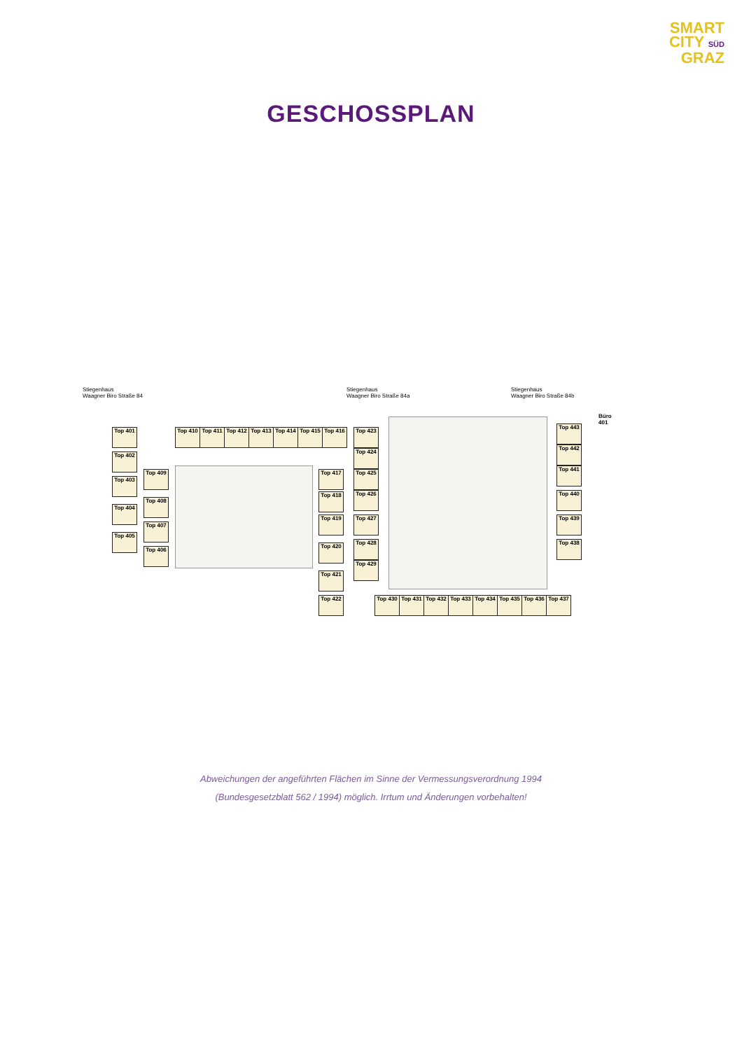SMART
CITY SÜD
GRAZ
GESCHOSSPLAN
Stiegenhaus
Waagner Biro Straße 84
Stiegenhaus
Waagner Biro Straße 84a
Stiegenhaus
Waagner Biro Straße 84b
Top 401
Top 402
Top 403
Top 404
Top 405
Top 409
Top 408
Top 407
Top 406
Top 410 Top 411 Top 412 Top 413 Top 414 Top 415 Top 416
Top 417
Top 418
Top 419
Top 420
Top 421
Top 422
Top 423
Top 424
Top 425
Top 426
Top 427
Top 428
Top 429
Top 430 Top 431 Top 432 Top 433 Top 434 Top 435 Top 436 Top 437
Top 438
Top 439
Top 440
Top 441
Top 442
Top 443
Büro
401
Abweichungen der angeführten Flächen im Sinne der Vermessungsverordnung 1994
(Bundesgesetzblatt 562 / 1994) möglich. Irrtum und Änderungen vorbehalten!